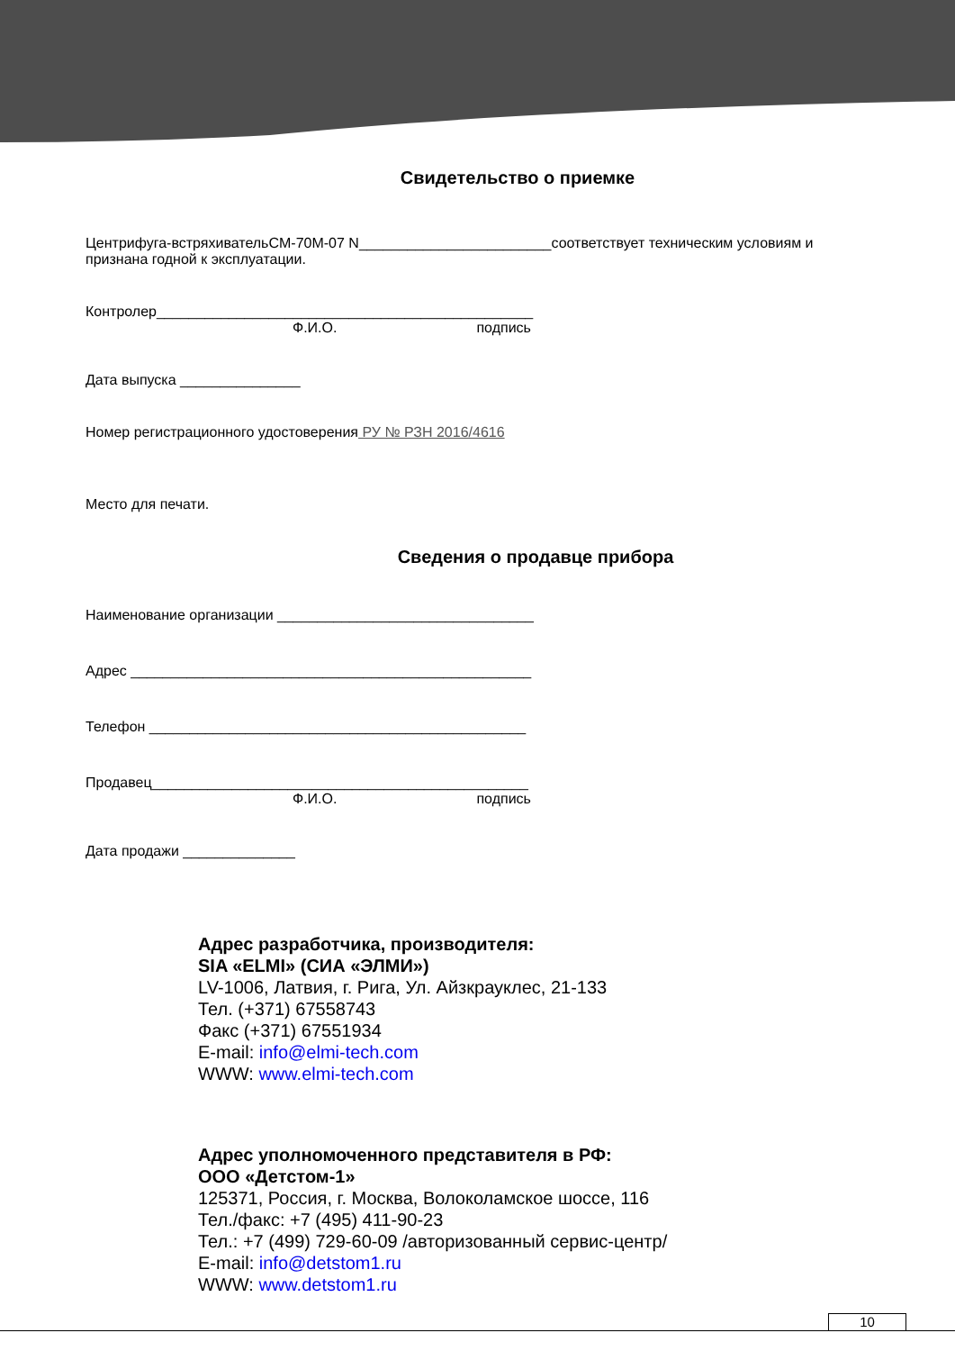Свидетельство о приемке
Центрифуга-встряхивательCM-70M-07 N________________________соответствует техническим условиям и признана годной к эксплуатации.
Контролер_______________________________________________
Ф.И.О. подпись
Дата выпуска _______________
Номер регистрационного удостоверения РУ № РЗН 2016/4616
Место для печати.
Сведения о продавце прибора
Наименование организации ________________________________
Адрес __________________________________________________
Телефон _______________________________________________
Продавец_______________________________________________
Ф.И.О. подпись
Дата продажи ______________
Адрес разработчика, производителя:
SIA «ELMI» (СИА «ЭЛМИ»)
LV-1006, Латвия, г. Рига, Ул. Айзкрауклес, 21-133
Тел. (+371) 67558743
Факс (+371) 67551934
E-mail: info@elmi-tech.com
WWW: www.elmi-tech.com
Адрес уполномоченного представителя в РФ:
ООО «Детстом-1»
125371, Россия, г. Москва, Волоколамское шоссе, 116
Тел./факс: +7 (495) 411-90-23
Тел.: +7 (499) 729-60-09 /авторизованный сервис-центр/
E-mail: info@detstom1.ru
WWW: www.detstom1.ru
10